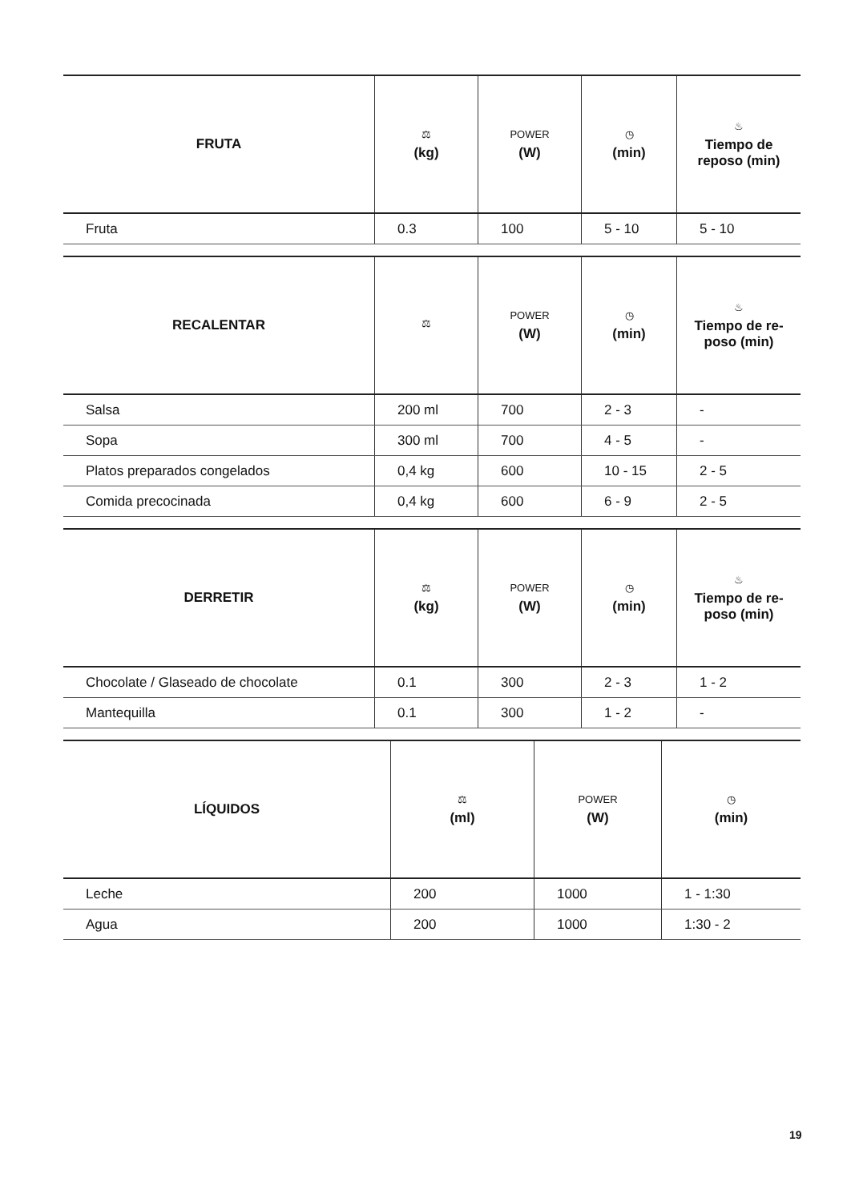| FRUTA | ⚖ (kg) | POWER (W) | ◷ (min) | ♨ Tiempo de reposo (min) |
| --- | --- | --- | --- | --- |
| Fruta | 0.3 | 100 | 5 - 10 | 5 - 10 |
| RECALENTAR | ⚖ | POWER (W) | ◷ (min) | ♨ Tiempo de re-poso (min) |
| --- | --- | --- | --- | --- |
| Salsa | 200 ml | 700 | 2 - 3 | - |
| Sopa | 300 ml | 700 | 4 - 5 | - |
| Platos preparados congelados | 0,4 kg | 600 | 10 - 15 | 2 - 5 |
| Comida precocinada | 0,4 kg | 600 | 6 - 9 | 2 - 5 |
| DERRETIR | ⚖ (kg) | POWER (W) | ◷ (min) | ♨ Tiempo de re-poso (min) |
| --- | --- | --- | --- | --- |
| Chocolate / Glaseado de chocolate | 0.1 | 300 | 2 - 3 | 1 - 2 |
| Mantequilla | 0.1 | 300 | 1 - 2 | - |
| LÍQUIDOS | ⚖ (ml) | POWER (W) | ◷ (min) |
| --- | --- | --- | --- |
| Leche | 200 | 1000 | 1 - 1:30 |
| Agua | 200 | 1000 | 1:30 - 2 |
19